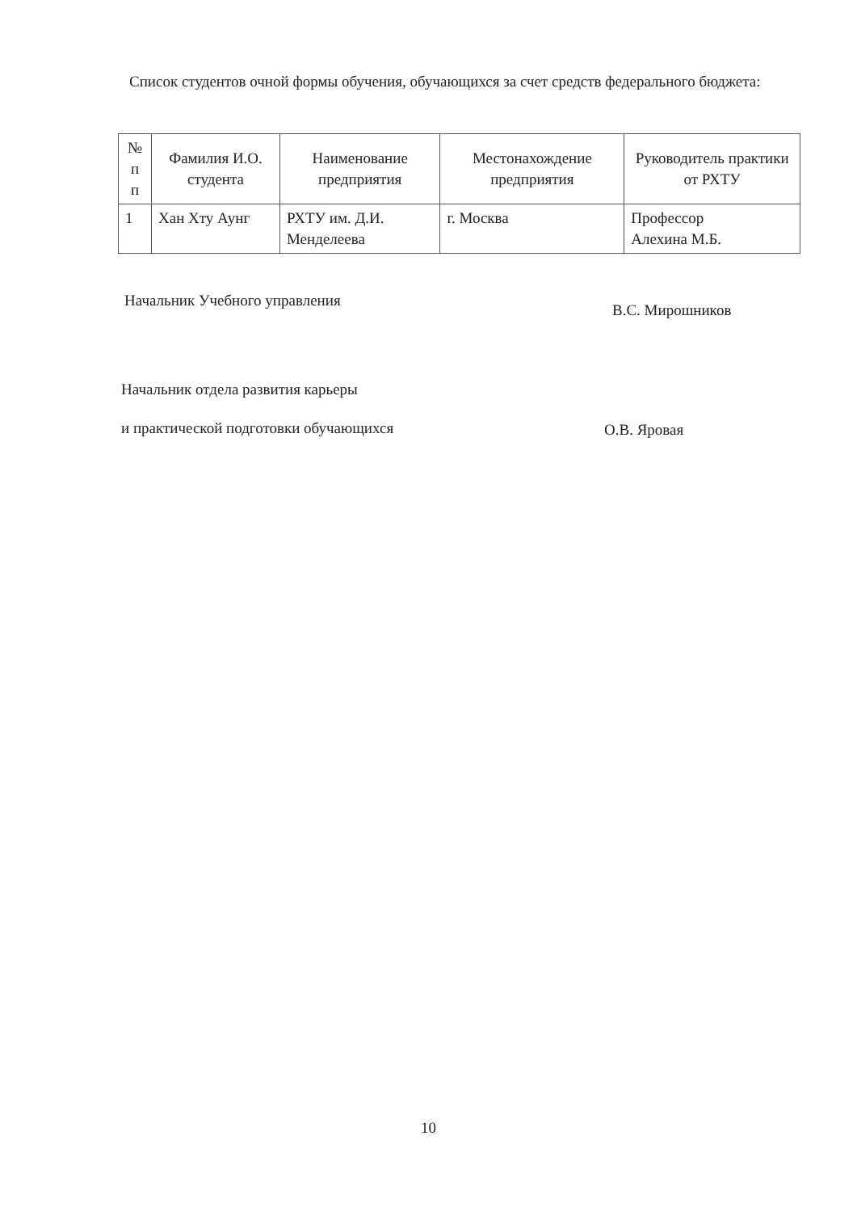Список студентов очной формы обучения, обучающихся за счет средств федерального бюджета:
| № п п | Фамилия И.О. студента | Наименование предприятия | Местонахождение предприятия | Руководитель практики от РХТУ |
| --- | --- | --- | --- | --- |
| 1 | Хан Хту Аунг | РХТУ им. Д.И. Менделеева | г. Москва | Профессор Алехина М.Б. |
Начальник Учебного управления
В.С. Мирошников
Начальник отдела развития карьеры
и практической подготовки обучающихся
О.В. Яровая
10